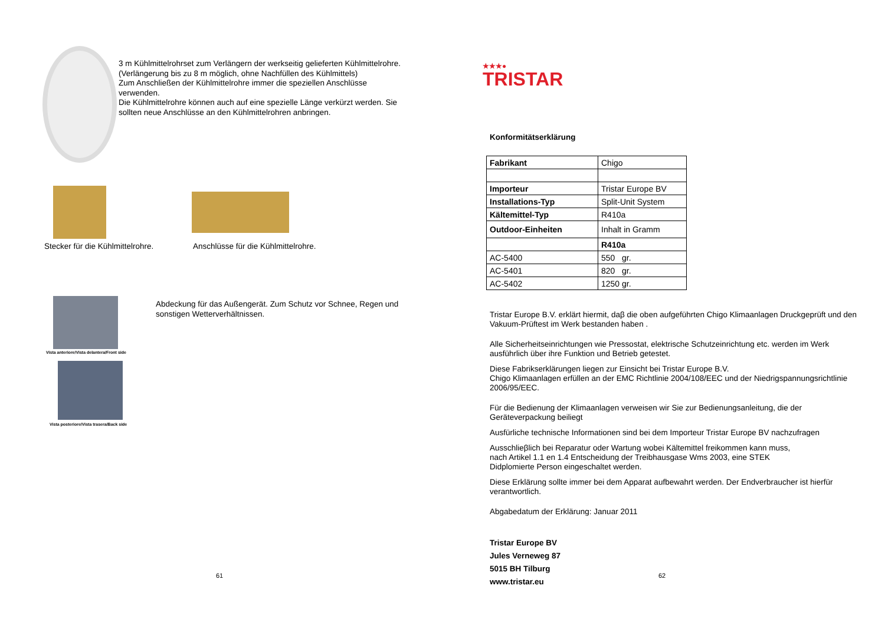3 m Kühlmittelrohrset zum Verlängern der werkseitig gelieferten Kühlmittelrohre.
(Verlängerung bis zu 8 m möglich, ohne Nachfüllen des Kühlmittels)
Zum Anschließen der Kühlmittelrohre immer die speziellen Anschlüsse verwenden.
Die Kühlmittelrohre können auch auf eine spezielle Länge verkürzt werden. Sie sollten neue Anschlüsse an den Kühlmittelrohren anbringen.
Stecker für die Kühlmittelrohre.
Anschlüsse für die Kühlmittelrohre.
Vista anteriore/Vista delantera/Front side
Vista posteriore/Vista trasera/Back side
Abdeckung für das Außengerät. Zum Schutz vor Schnee, Regen und sonstigen Wetterverhältnissen.
61
★★★●
TRISTAR
Konformitätserklärung
| Fabrikant | Chigo |
| Importeur | Tristar Europe BV |
| Installations-Typ | Split-Unit System |
| Kältemittel-Typ | R410a |
| Outdoor-Einheiten | Inhalt in Gramm |
| | R410a |
| AC-5400 | 550 gr. |
| AC-5401 | 820 gr. |
| AC-5402 | 1250 gr. |
Tristar Europe B.V. erklärt hiermit, daβ die oben aufgeführten Chigo Klimaanlagen Druckgeprüft und den Vakuum-Prüftest im Werk bestanden haben .
Alle Sicherheitseinrichtungen wie Pressostat, elektrische Schutzeinrichtung etc. werden im Werk ausführlich über ihre Funktion und Betrieb getestet.
Diese Fabrikserklärungen liegen zur Einsicht bei Tristar Europe B.V.
Chigo Klimaanlagen erfüllen an der EMC Richtlinie 2004/108/EEC und der Niedrigspannungsrichtlinie 2006/95/EEC.
Für die Bedienung der Klimaanlagen verweisen wir Sie zur Bedienungsanleitung, die der Geräteverpackung beiliegt
Ausfürliche technische Informationen sind bei dem Importeur Tristar Europe BV nachzufragen
Ausschlieβlich bei Reparatur oder Wartung wobei Kältemittel freikommen kann muss,
nach Artikel 1.1 en 1.4 Entscheidung der Treibhausgase Wms 2003, eine STEK
Didplomierte Person eingeschaltet werden.
Diese Erklärung sollte immer bei dem Apparat aufbewahrt werden. Der Endverbraucher ist hierfür verantwortlich.
Abgabedatum der Erklärung: Januar 2011
Tristar Europe BV
Jules Verneweg 87
5015 BH Tilburg
www.tristar.eu
62